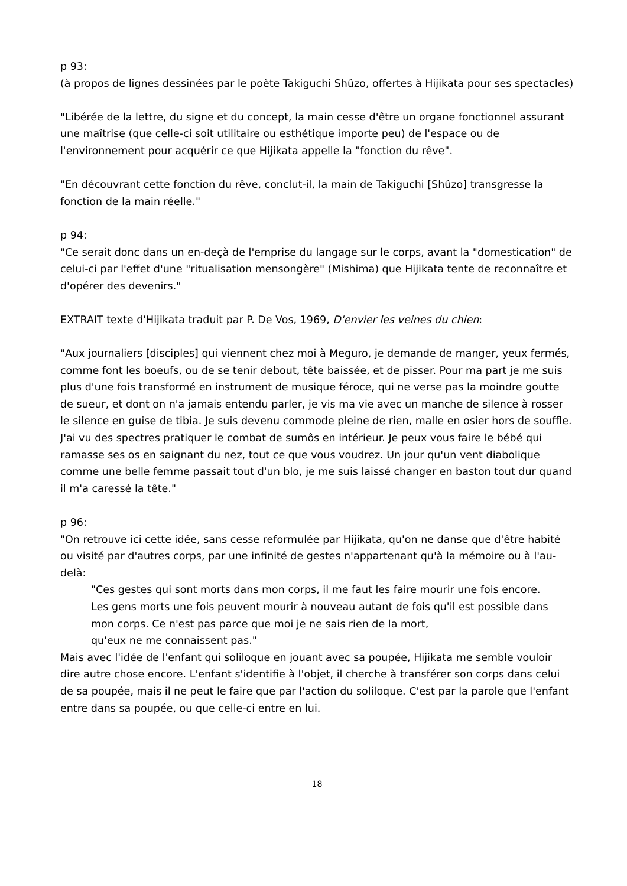p 93:
(à propos de lignes dessinées par le poète Takiguchi Shûzo, offertes à Hijikata pour ses spectacles)
"Libérée de la lettre, du signe et du concept, la main cesse d'être un organe fonctionnel assurant une maîtrise (que celle-ci soit utilitaire ou esthétique importe peu) de l'espace ou de l'environnement pour acquérir ce que Hijikata appelle la "fonction du rêve".
"En découvrant cette fonction du rêve, conclut-il, la main de Takiguchi [Shûzo] transgresse la fonction de la main réelle."
p 94:
"Ce serait donc dans un en-deçà de l'emprise du langage sur le corps, avant la "domestication" de celui-ci par l'effet d'une "ritualisation mensongère" (Mishima) que Hijikata tente de reconnaître et d'opérer des devenirs."
EXTRAIT texte d'Hijikata traduit par P. De Vos, 1969, D'envier les veines du chien:
"Aux journaliers [disciples] qui viennent chez moi à Meguro, je demande de manger, yeux fermés, comme font les boeufs, ou de se tenir debout, tête baissée, et de pisser. Pour ma part je me suis plus d'une fois transformé en instrument de musique féroce, qui ne verse pas la moindre goutte de sueur, et dont on n'a jamais entendu parler, je vis ma vie avec un manche de silence à rosser le silence en guise de tibia. Je suis devenu commode pleine de rien, malle en osier hors de souffle. J'ai vu des spectres pratiquer le combat de sumôs en intérieur. Je peux vous faire le bébé qui ramasse ses os en saignant du nez, tout ce que vous voudrez. Un jour qu'un vent diabolique comme une belle femme passait tout d'un blo, je me suis laissé changer en baston tout dur quand il m'a caressé la tête."
p 96:
"On retrouve ici cette idée, sans cesse reformulée par Hijikata, qu'on ne danse que d'être habité ou visité par d'autres corps, par une infinité de gestes n'appartenant qu'à la mémoire ou à l'au-delà:
"Ces gestes qui sont morts dans mon corps, il me faut les faire mourir une fois encore.
Les gens morts une fois peuvent mourir à nouveau autant de fois qu'il est possible dans mon corps. Ce n'est pas parce que moi je ne sais rien de la mort,
qu'eux ne me connaissent pas."
Mais avec l'idée de l'enfant qui soliloque en jouant avec sa poupée, Hijikata me semble vouloir dire autre chose encore. L'enfant s'identifie à l'objet, il cherche à transférer son corps dans celui de sa poupée, mais il ne peut le faire que par l'action du soliloque. C'est par la parole que l'enfant entre dans sa poupée, ou que celle-ci entre en lui.
18